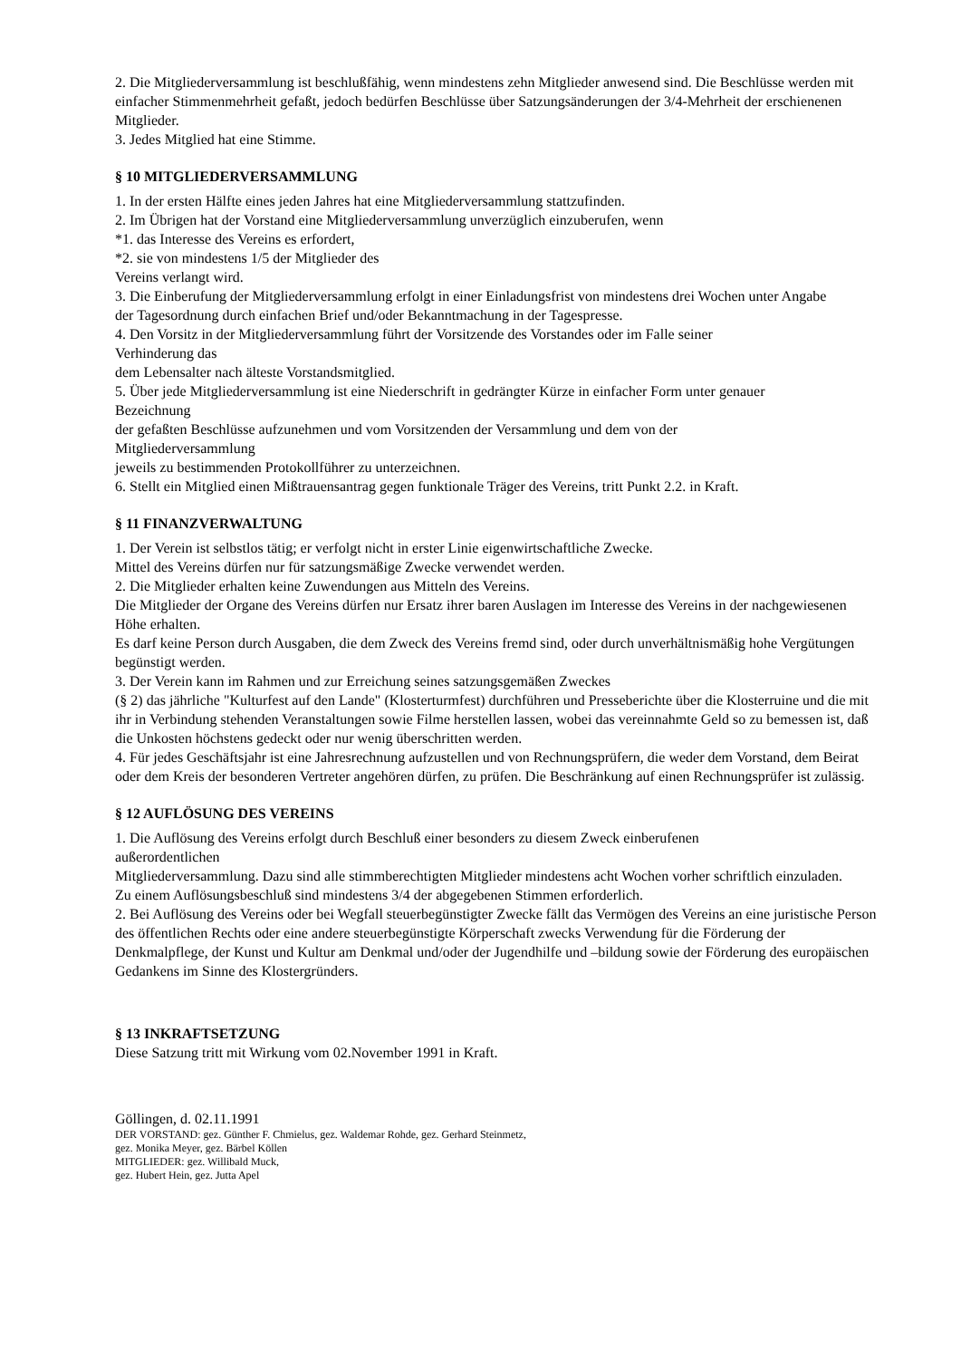2. Die Mitgliederversammlung ist beschlußfähig, wenn mindestens zehn Mitglieder anwesend sind. Die Beschlüsse werden mit einfacher Stimmenmehrheit gefaßt, jedoch bedürfen Beschlüsse über Satzungsänderungen der 3/4-Mehrheit der erschienenen Mitglieder.
3. Jedes Mitglied hat eine Stimme.
§ 10 MITGLIEDERVERSAMMLUNG
1. In der ersten Hälfte eines jeden Jahres hat eine Mitgliederversammlung stattzufinden.
2. Im Übrigen hat der Vorstand eine Mitgliederversammlung unverzüglich einzuberufen, wenn
*1. das Interesse des Vereins es erfordert,
*2. sie von mindestens 1/5 der Mitglieder des
Vereins verlangt wird.
3. Die Einberufung der Mitgliederversammlung erfolgt in einer Einladungsfrist von mindestens drei Wochen unter Angabe
der Tagesordnung durch einfachen Brief und/oder Bekanntmachung in der Tagespresse.
4. Den Vorsitz in der Mitgliederversammlung führt der Vorsitzende des Vorstandes oder im Falle seiner
Verhinderung das
dem Lebensalter nach älteste Vorstandsmitglied.
5. Über jede Mitgliederversammlung ist eine Niederschrift in gedrängter Kürze in einfacher Form unter genauer
Bezeichnung
der gefaßten Beschlüsse aufzunehmen und vom Vorsitzenden der Versammlung und dem von der
Mitgliederversammlung
jeweils zu bestimmenden Protokollführer zu unterzeichnen.
6. Stellt ein Mitglied einen Mißtrauensantrag gegen funktionale Träger des Vereins, tritt Punkt 2.2. in Kraft.
§ 11 FINANZVERWALTUNG
1. Der Verein ist selbstlos tätig; er verfolgt nicht in erster Linie eigenwirtschaftliche Zwecke.
Mittel des Vereins dürfen nur für satzungsmäßige Zwecke verwendet werden.
2. Die Mitglieder erhalten keine Zuwendungen aus Mitteln des Vereins.
Die Mitglieder der Organe des Vereins dürfen nur Ersatz ihrer baren Auslagen im Interesse des Vereins in der nachgewiesenen Höhe erhalten.
Es darf keine Person durch Ausgaben, die dem Zweck des Vereins fremd sind, oder durch unverhältnismäßig hohe Vergütungen begünstigt werden.
3. Der Verein kann im Rahmen und zur Erreichung seines satzungsgemäßen Zweckes
(§ 2) das jährliche "Kulturfest auf den Lande" (Klosterturmfest) durchführen und Presseberichte über die Klosterruine und die mit ihr in Verbindung stehenden Veranstaltungen sowie Filme herstellen lassen, wobei das vereinnahmte Geld so zu bemessen ist, daß die Unkosten höchstens gedeckt oder nur wenig überschritten werden.
4. Für jedes Geschäftsjahr ist eine Jahresrechnung aufzustellen und von Rechnungsprüfern, die weder dem Vorstand, dem Beirat oder dem Kreis der besonderen Vertreter angehören dürfen, zu prüfen. Die Beschränkung auf einen Rechnungsprüfer ist zulässig.
§ 12 AUFLÖSUNG DES VEREINS
1. Die Auflösung des Vereins erfolgt durch Beschluß einer besonders zu diesem Zweck einberufenen
außerordentlichen
Mitgliederversammlung. Dazu sind alle stimmberechtigten Mitglieder mindestens acht Wochen vorher schriftlich einzuladen.
Zu einem Auflösungsbeschluß sind mindestens 3/4 der abgegebenen Stimmen erforderlich.
2. Bei Auflösung des Vereins oder bei Wegfall steuerbegünstigter Zwecke fällt das Vermögen des Vereins an eine juristische Person des öffentlichen Rechts oder eine andere steuerbegünstigte Körperschaft zwecks Verwendung für die Förderung der Denkmalpflege, der Kunst und Kultur am Denkmal und/oder der Jugendhilfe und –bildung sowie der Förderung des europäischen Gedankens im Sinne des Klostergründers.
§ 13 INKRAFTSETZUNG
Diese Satzung tritt mit Wirkung vom 02.November 1991 in Kraft.
Göllingen, d. 02.11.1991
DER VORSTAND: gez. Günther F. Chmielus, gez. Waldemar Rohde, gez. Gerhard Steinmetz,
gez. Monika Meyer, gez. Bärbel Köllen
MITGLIEDER: gez. Willibald Muck,
gez. Hubert Hein, gez. Jutta Apel